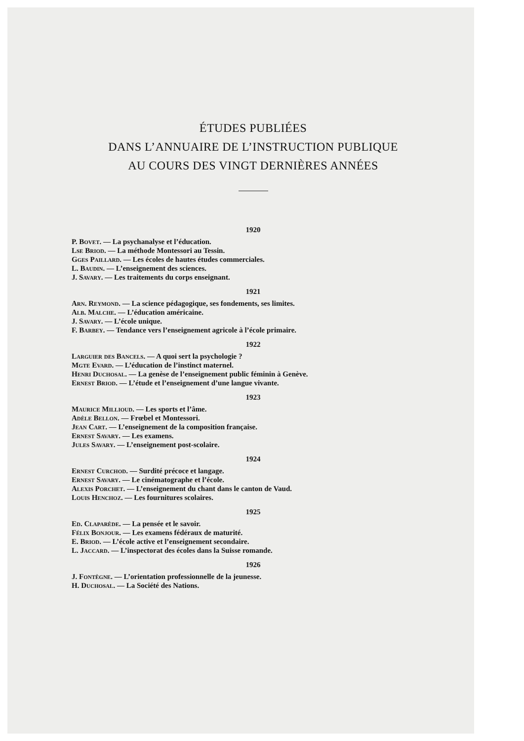ÉTUDES PUBLIÉES
DANS L’ANNUAIRE DE L’INSTRUCTION PUBLIQUE
AU COURS DES VINGT DERNIÈRES ANNÉES
1920
P. Bovet. — La psychanalyse et l’éducation.
Lse Briod. — La méthode Montessori au Tessin.
Gges Paillard. — Les écoles de hautes études commerciales.
L. Baudin. — L’enseignement des sciences.
J. Savary. — Les traitements du corps enseignant.
1921
Arn. Reymond. — La science pédagogique, ses fondements, ses limites.
Alb. Malche. — L’éducation américaine.
J. Savary. — L’école unique.
F. Barbey. — Tendance vers l’enseignement agricole à l’école primaire.
1922
Larguier des Bancels. — A quoi sert la psychologie ?
Mgte Evard. — L’éducation de l’instinct maternel.
Henri Duchosal. — La genèse de l’enseignement public féminin à Genève.
Ernest Briod. — L’étude et l’enseignement d’une langue vivante.
1923
Maurice Millioud. — Les sports et l’âme.
Adèle Bellon. — Frœbel et Montessori.
Jean Cart. — L’enseignement de la composition française.
Ernest Savary. — Les examens.
Jules Savary. — L’enseignement post-scolaire.
1924
Ernest Curchod. — Surdité précoce et langage.
Ernest Savary. — Le cinématographe et l’école.
Alexis Porchet. — L’enseignement du chant dans le canton de Vaud.
Louis Henchoz. — Les fournitures scolaires.
1925
Ed. Claparède. — La pensée et le savoir.
Félix Bonjour. — Les examens fédéraux de maturité.
E. Briod. — L’école active et l’enseignement secondaire.
L. Jaccard. — L’inspectorat des écoles dans la Suisse romande.
1926
J. Fontègne. — L’orientation professionnelle de la jeunesse.
H. Duchosal. — La Société des Nations.